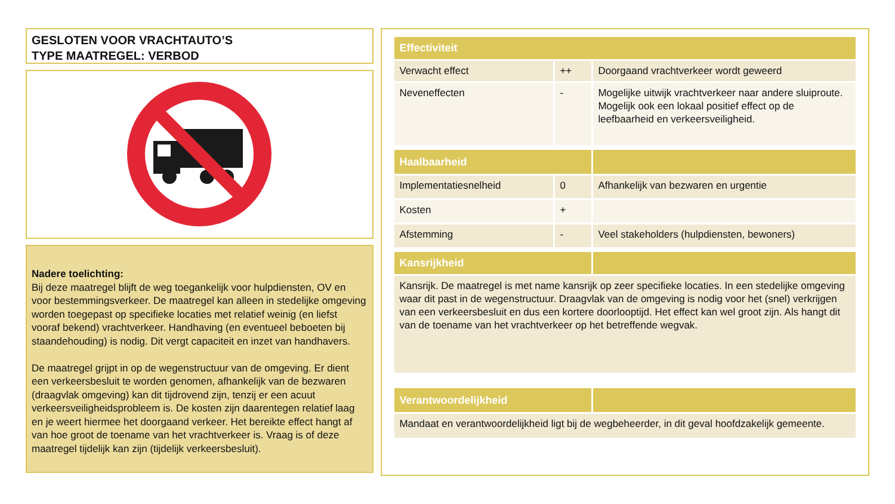GESLOTEN VOOR VRACHTAUTO’S
TYPE MAATREGEL: VERBOD
Nadere toelichting:
Bij deze maatregel blijft de weg toegankelijk voor hulpdiensten, OV en voor bestemmingsverkeer. De maatregel kan alleen in stedelijke omgeving worden toegepast op specifieke locaties met relatief weinig (en liefst vooraf bekend) vrachtverkeer. Handhaving (en eventueel beboeten bij staandehouding) is nodig. Dit vergt capaciteit en inzet van handhavers.
De maatregel grijpt in op de wegenstructuur van de omgeving. Er dient een verkeersbesluit te worden genomen, afhankelijk van de bezwaren (draagvlak omgeving) kan dit tijdrovend zijn, tenzij er een acuut verkeersveiligheidsprobleem is. De kosten zijn daarentegen relatief laag en je weert hiermee het doorgaand verkeer. Het bereikte effect hangt af van hoe groot de toename van het vrachtverkeer is. Vraag is of deze maatregel tijdelijk kan zijn (tijdelijk verkeersbesluit).
| Effectiviteit | | |
| --- | --- | --- |
| Verwacht effect | ++ | Doorgaand vrachtverkeer wordt geweerd |
| Neveneffecten | - | Mogelijke uitwijk vrachtverkeer naar andere sluiproute. Mogelijk ook een lokaal positief effect op de leefbaarheid en verkeersveiligheid. |
| Haalbaarheid | | |
| Implementatiesnelheid | 0 | Afhankelijk van bezwaren en urgentie |
| Kosten | + | |
| Afstemming | - | Veel stakeholders (hulpdiensten, bewoners) |
| Kansrijkheid | | |
| Kansrijk. De maatregel is met name kansrijk op zeer specifieke locaties. In een stedelijke omgeving waar dit past in de wegenstructuur. Draagvlak van de omgeving is nodig voor het (snel) verkrijgen van een verkeersbesluit en dus een kortere doorlooptijd. Het effect kan wel groot zijn. Als hangt dit van de toename van het vrachtverkeer op het betreffende wegvak. | | |
| Verantwoordelijkheid | | |
| Mandaat en verantwoordelijkheid ligt bij de wegbeheerder, in dit geval hoofdzakelijk gemeente. | | |